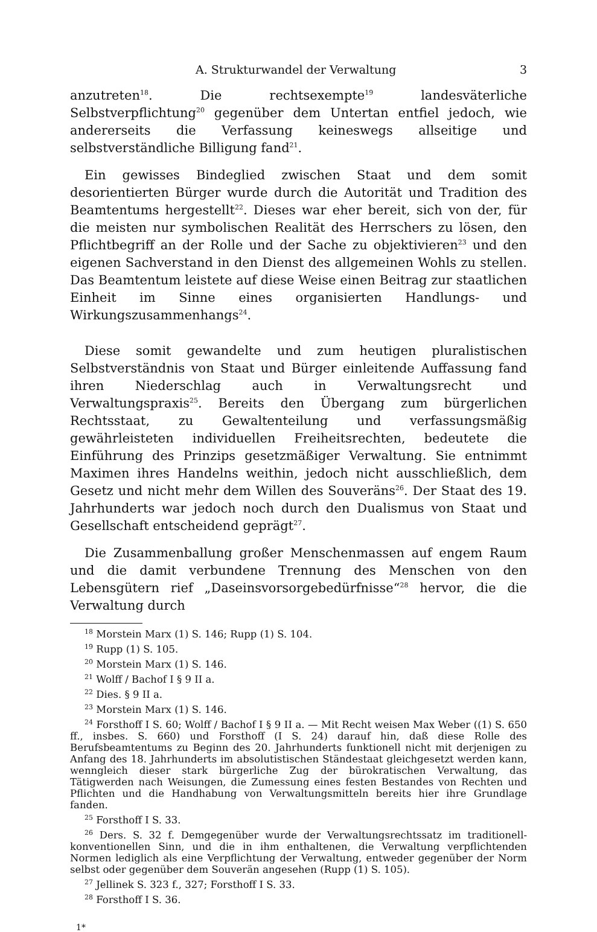A. Strukturwandel der Verwaltung 3
anzutreten<sup>18</sup>. Die rechtsexempte<sup>19</sup> landesväterliche Selbstverpflichtung<sup>20</sup> gegenüber dem Untertan entfiel jedoch, wie andererseits die Verfassung keineswegs allseitige und selbstverständliche Billigung fand<sup>21</sup>.
Ein gewisses Bindeglied zwischen Staat und dem somit desorientierten Bürger wurde durch die Autorität und Tradition des Beamtentums hergestellt<sup>22</sup>. Dieses war eher bereit, sich von der, für die meisten nur symbolischen Realität des Herrschers zu lösen, den Pflichtbegriff an der Rolle und der Sache zu objektivieren<sup>23</sup> und den eigenen Sachverstand in den Dienst des allgemeinen Wohls zu stellen. Das Beamtentum leistete auf diese Weise einen Beitrag zur staatlichen Einheit im Sinne eines organisierten Handlungs- und Wirkungszusammenhangs<sup>24</sup>.
Diese somit gewandelte und zum heutigen pluralistischen Selbstverständnis von Staat und Bürger einleitende Auffassung fand ihren Niederschlag auch in Verwaltungsrecht und Verwaltungspraxis<sup>25</sup>. Bereits den Übergang zum bürgerlichen Rechtsstaat, zu Gewaltenteilung und verfassungsmäßig gewährleisteten individuellen Freiheitsrechten, bedeutete die Einführung des Prinzips gesetzmäßiger Verwaltung. Sie entnimmt Maximen ihres Handelns weithin, jedoch nicht ausschließlich, dem Gesetz und nicht mehr dem Willen des Souveräns<sup>26</sup>. Der Staat des 19. Jahrhunderts war jedoch noch durch den Dualismus von Staat und Gesellschaft entscheidend geprägt<sup>27</sup>.
Die Zusammenballung großer Menschenmassen auf engem Raum und die damit verbundene Trennung des Menschen von den Lebensgütern rief „Daseinsvorsorgebedürfnisse“<sup>28</sup> hervor, die die Verwaltung durch
<sup>18</sup> Morstein Marx (1) S. 146; Rupp (1) S. 104.
<sup>19</sup> Rupp (1) S. 105.
<sup>20</sup> Morstein Marx (1) S. 146.
<sup>21</sup> Wolff / Bachof I § 9 II a.
<sup>22</sup> Dies. § 9 II a.
<sup>23</sup> Morstein Marx (1) S. 146.
<sup>24</sup> Forsthoff I S. 60; Wolff / Bachof I § 9 II a. — Mit Recht weisen Max Weber ((1) S. 650 ff., insbes. S. 660) und Forsthoff (I S. 24) darauf hin, daß diese Rolle des Berufsbeamtentums zu Beginn des 20. Jahrhunderts funktionell nicht mit derjenigen zu Anfang des 18. Jahrhunderts im absolutistischen Ständestaat gleichgesetzt werden kann, wenngleich dieser stark bürgerliche Zug der bürokratischen Verwaltung, das Tätigwerden nach Weisungen, die Zumessung eines festen Bestandes von Rechten und Pflichten und die Handhabung von Verwaltungsmitteln bereits hier ihre Grundlage fanden.
<sup>25</sup> Forsthoff I S. 33.
<sup>26</sup> Ders. S. 32 f. Demgegenüber wurde der Verwaltungsrechtssatz im traditionell-konventionellen Sinn, und die in ihm enthaltenen, die Verwaltung verpflichtenden Normen lediglich als eine Verpflichtung der Verwaltung, entweder gegenüber der Norm selbst oder gegenüber dem Souverän angesehen (Rupp (1) S. 105).
<sup>27</sup> Jellinek S. 323 f., 327; Forsthoff I S. 33.
<sup>28</sup> Forsthoff I S. 36.
1*